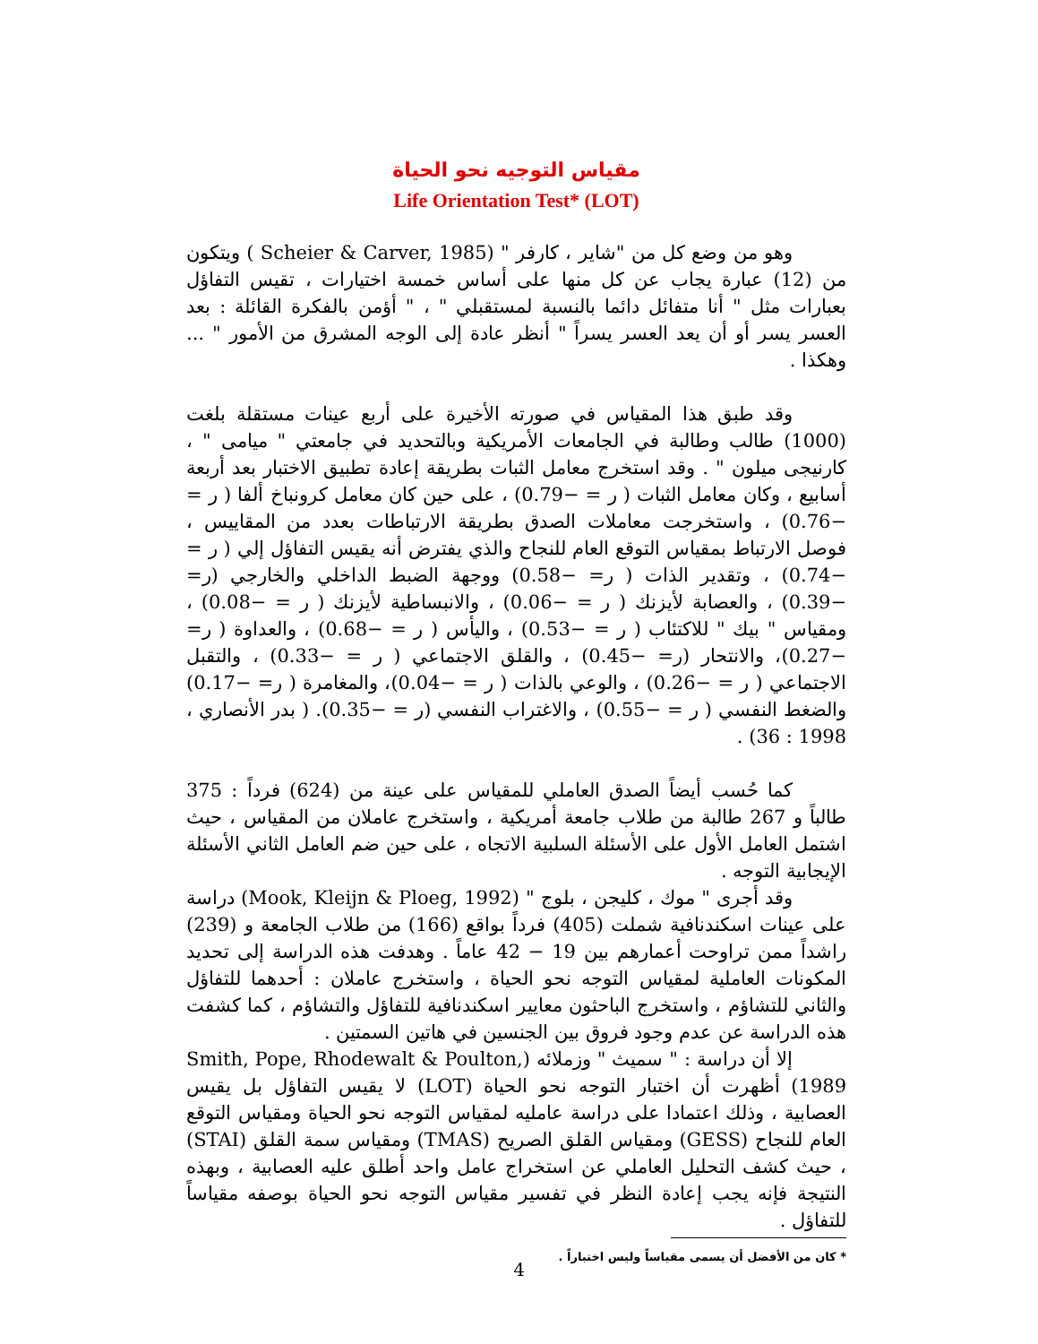مقياس التوجيه نحو الحياة
Life Orientation Test* (LOT)
وهو من وضع كل من "شاير ، كارفر " (Scheier & Carver, 1985 ) ويتكون من (12) عبارة يجاب عن كل منها على أساس خمسة اختيارات ، تقيس التفاؤل بعبارات مثل " أنا متفائل دائما بالنسبة لمستقبلي " ، " أؤمن بالفكرة القائلة : بعد العسر يسر أو أن يعد العسر يسراً " أنظر عادة إلى الوجه المشرق من الأمور " ... وهكذا .
وقد طبق هذا المقياس في صورته الأخيرة على أربع عينات مستقلة بلغت (1000) طالب وطالبة في الجامعات الأمريكية وبالتحديد في جامعتي " ميامى " ، كارنيجى ميلون " . وقد استخرج معامل الثبات بطريقة إعادة تطبيق الاختبار بعد أربعة أسابيع ، وكان معامل الثبات ( ر = −0.79) ، على حين كان معامل كرونباخ ألفا ( ر = −0.76) ، واستخرجت معاملات الصدق بطريقة الارتباطات بعدد من المقاييس ، فوصل الارتباط بمقياس التوقع العام للنجاح والذي يفترض أنه يقيس التفاؤل إلي ( ر = −0.74) ، وتقدير الذات ( ر= −0.58) ووجهة الضبط الداخلي والخارجي (ر= −0.39) ، والعصابة لأيزنك ( ر = −0.06) ، والانبساطية لأيزنك ( ر = −0.08) ، ومقياس " بيك " للاكتئاب ( ر = −0.53) ، واليأس ( ر = −0.68) ، والعداوة ( ر= −0.27)، والانتحار (ر= −0.45) ، والقلق الاجتماعي ( ر = −0.33) ، والتقبل الاجتماعي ( ر = −0.26) ، والوعي بالذات ( ر = −0.04)، والمغامرة ( ر= −0.17) والضغط النفسي ( ر = −0.55) ، والاغتراب النفسي (ر = −0.35). ( بدر الأنصاري ، 1998 : 36) .
كما حُسب أيضاً الصدق العاملي للمقياس على عينة من (624) فرداً : 375 طالباً و 267 طالبة من طلاب جامعة أمريكية ، واستخرج عاملان من المقياس ، حيث اشتمل العامل الأول على الأسئلة السلبية الاتجاه ، على حين ضم العامل الثاني الأسئلة الإيجابية التوجه .
وقد أجرى " موك ، كليجن ، بلوج " (Mook, Kleijn & Ploeg, 1992) دراسة على عينات اسكندنافية شملت (405) فرداً بواقع (166) من طلاب الجامعة و (239) راشداً ممن تراوحت أعمارهم بين 19 − 42 عاماً . وهدفت هذه الدراسة إلى تحديد المكونات العاملية لمقياس التوجه نحو الحياة ، واستخرج عاملان : أحدهما للتفاؤل والثاني للتشاؤم ، واستخرج الباحثون معايير اسكندنافية للتفاؤل والتشاؤم ، كما كشفت هذه الدراسة عن عدم وجود فروق بين الجنسين في هاتين السمتين .
إلا أن دراسة : " سميث " وزملائه (Smith, Pope, Rhodewalt & Poulton, 1989) أظهرت أن اختبار التوجه نحو الحياة (LOT) لا يقيس التفاؤل بل يقيس العصابية ، وذلك اعتمادا على دراسة عامليه لمقياس التوجه نحو الحياة ومقياس التوقع العام للنجاح (GESS) ومقياس القلق الصريح (TMAS) ومقياس سمة القلق (STAI) ، حيث كشف التحليل العاملي عن استخراج عامل واحد أطلق عليه العصابية ، وبهذه النتيجة فإنه يجب إعادة النظر في تفسير مقياس التوجه نحو الحياة بوصفه مقياساً للتفاؤل .
* كان من الأفضل أن يسمى مقياساً وليس اختباراً .
4